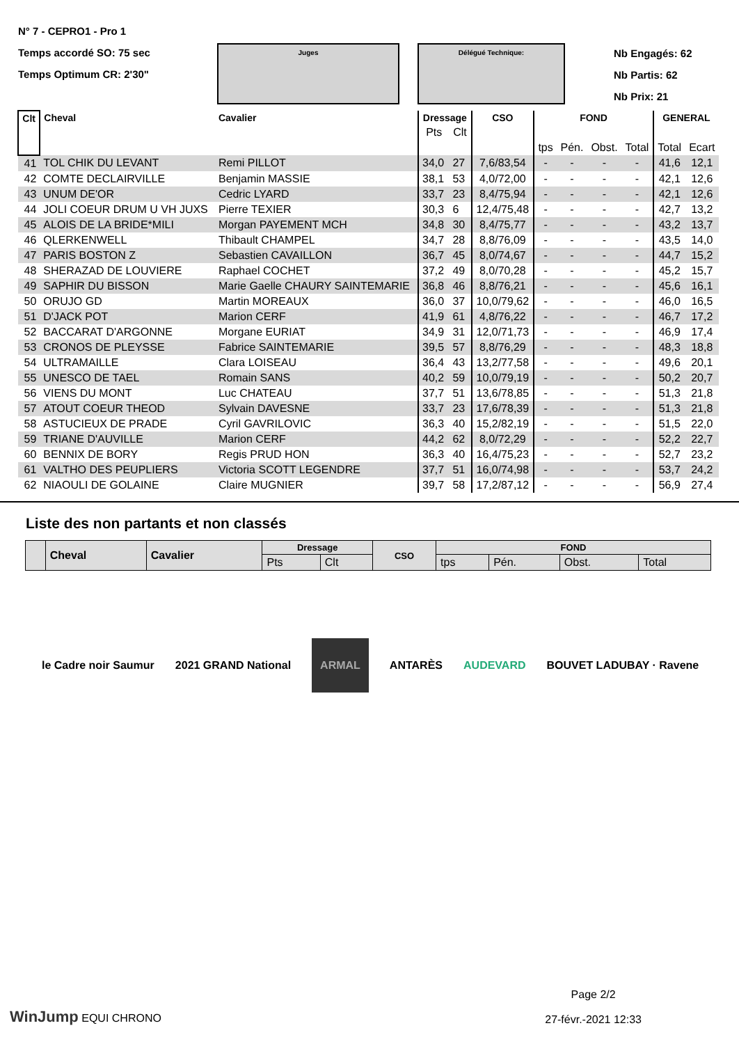N° 7 - CEPRO1 - Pro 1
Temps accordé SO: 75 sec
Temps Optimum CR: 2'30"
Juges Délégué Technique:
Nb Engagés: 62
Nb Partis: 62
Nb Prix: 21
| Clt | Cheval | Cavalier | Dressage | | CSO | FOND | | | | GENERAL | |
| --- | --- | --- | --- | --- | --- | --- | --- | --- | --- | --- | --- |
| | | | Pts | Clt | | | | | | | |
| | | | | | | tps | Pén. | Obst. | Total | Total | Ecart |
| 41 | TOL CHIK DU LEVANT | Remi PILLOT | 34,0 | 27 | 7,6/83,54 | - | - | - | - | 41,6 | 12,1 |
| 42 | COMTE DECLAIRVILLE | Benjamin MASSIE | 38,1 | 53 | 4,0/72,00 | - | - | - | - | 42,1 | 12,6 |
| 43 | UNUM DE'OR | Cedric LYARD | 33,7 | 23 | 8,4/75,94 | - | - | - | - | 42,1 | 12,6 |
| 44 | JOLI COEUR DRUM U VH JUXS | Pierre TEXIER | 30,3 | 6 | 12,4/75,48 | - | - | - | - | 42,7 | 13,2 |
| 45 | ALOIS DE LA BRIDE*MILI | Morgan PAYEMENT MCH | 34,8 | 30 | 8,4/75,77 | - | - | - | - | 43,2 | 13,7 |
| 46 | QLERKENWELL | Thibault CHAMPEL | 34,7 | 28 | 8,8/76,09 | - | - | - | - | 43,5 | 14,0 |
| 47 | PARIS BOSTON Z | Sebastien CAVAILLON | 36,7 | 45 | 8,0/74,67 | - | - | - | - | 44,7 | 15,2 |
| 48 | SHERAZAD DE LOUVIERE | Raphael COCHET | 37,2 | 49 | 8,0/70,28 | - | - | - | - | 45,2 | 15,7 |
| 49 | SAPHIR DU BISSON | Marie Gaelle CHAURY SAINTEMARIE | 36,8 | 46 | 8,8/76,21 | - | - | - | - | 45,6 | 16,1 |
| 50 | ORUJO GD | Martin MOREAUX | 36,0 | 37 | 10,0/79,62 | - | - | - | - | 46,0 | 16,5 |
| 51 | D'JACK POT | Marion CERF | 41,9 | 61 | 4,8/76,22 | - | - | - | - | 46,7 | 17,2 |
| 52 | BACCARAT D'ARGONNE | Morgane EURIAT | 34,9 | 31 | 12,0/71,73 | - | - | - | - | 46,9 | 17,4 |
| 53 | CRONOS DE PLEYSSE | Fabrice SAINTEMARIE | 39,5 | 57 | 8,8/76,29 | - | - | - | - | 48,3 | 18,8 |
| 54 | ULTRAMAILLE | Clara LOISEAU | 36,4 | 43 | 13,2/77,58 | - | - | - | - | 49,6 | 20,1 |
| 55 | UNESCO DE TAEL | Romain SANS | 40,2 | 59 | 10,0/79,19 | - | - | - | - | 50,2 | 20,7 |
| 56 | VIENS DU MONT | Luc CHATEAU | 37,7 | 51 | 13,6/78,85 | - | - | - | - | 51,3 | 21,8 |
| 57 | ATOUT COEUR THEOD | Sylvain DAVESNE | 33,7 | 23 | 17,6/78,39 | - | - | - | - | 51,3 | 21,8 |
| 58 | ASTUCIEUX DE PRADE | Cyril GAVRILOVIC | 36,3 | 40 | 15,2/82,19 | - | - | - | - | 51,5 | 22,0 |
| 59 | TRIANE D'AUVILLE | Marion CERF | 44,2 | 62 | 8,0/72,29 | - | - | - | - | 52,2 | 22,7 |
| 60 | BENNIX DE BORY | Regis PRUD HON | 36,3 | 40 | 16,4/75,23 | - | - | - | - | 52,7 | 23,2 |
| 61 | VALTHO DES PEUPLIERS | Victoria SCOTT LEGENDRE | 37,7 | 51 | 16,0/74,98 | - | - | - | - | 53,7 | 24,2 |
| 62 | NIAOULI DE GOLAINE | Claire MUGNIER | 39,7 | 58 | 17,2/87,12 | - | - | - | - | 56,9 | 27,4 |
Liste des non partants et non classés
| | Cheval | Cavalier | Dressage | | CSO | FOND | | | |
| --- | --- | --- | --- | --- | --- | --- | --- | --- | --- |
| | | | Pts | Clt | | tps | Pén. | Obst. | Total |
le Cadre noir Saumur 2021 GRAND National ARMAL ANTARÈS AUDEVARD BOUVET LADUBAY · Ravene
WinJump EQUI CHRONO
Page 2/2
27-févr.-2021 12:33